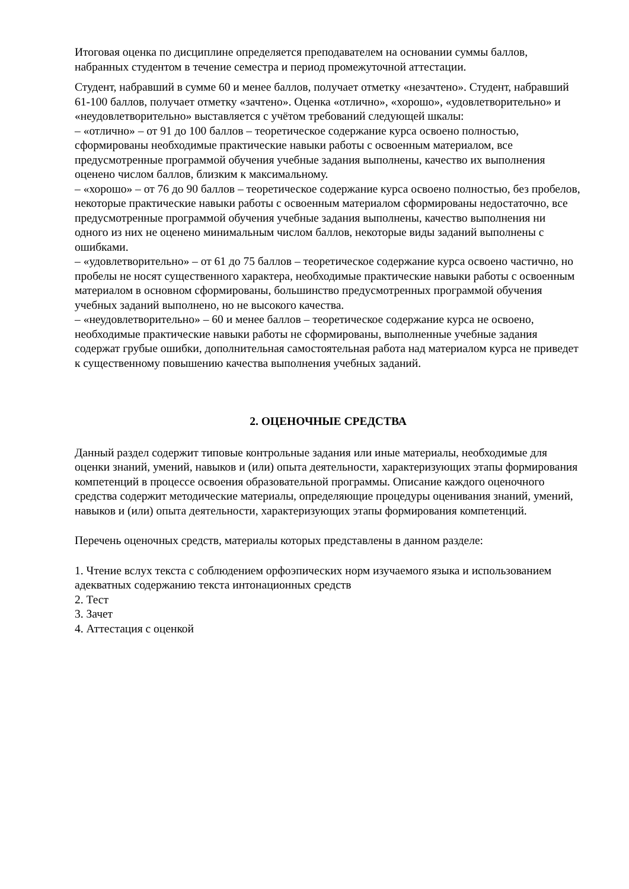Итоговая оценка по дисциплине определяется преподавателем на основании суммы баллов, набранных студентом в течение семестра и период промежуточной аттестации.
Студент, набравший в сумме 60 и менее баллов, получает отметку «незачтено». Студент, набравший 61-100 баллов, получает отметку «зачтено». Оценка «отлично», «хорошо», «удовлетворительно» и «неудовлетворительно» выставляется с учётом требований следующей шкалы:
– «отлично» – от 91 до 100 баллов – теоретическое содержание курса освоено полностью, сформированы необходимые практические навыки работы с освоенным материалом, все предусмотренные программой обучения учебные задания выполнены, качество их выполнения оценено числом баллов, близким к максимальному.
– «хорошо» – от 76 до 90 баллов – теоретическое содержание курса освоено полностью, без пробелов, некоторые практические навыки работы с освоенным материалом сформированы недостаточно, все предусмотренные программой обучения учебные задания выполнены, качество выполнения ни одного из них не оценено минимальным числом баллов, некоторые виды заданий выполнены с ошибками.
– «удовлетворительно» – от 61 до 75 баллов – теоретическое содержание курса освоено частично, но пробелы не носят существенного характера, необходимые практические навыки работы с освоенным материалом в основном сформированы, большинство предусмотренных программой обучения учебных заданий выполнено, но не высокого качества.
– «неудовлетворительно» – 60 и менее баллов – теоретическое содержание курса не освоено, необходимые практические навыки работы не сформированы, выполненные учебные задания содержат грубые ошибки, дополнительная самостоятельная работа над материалом курса не приведет к существенному повышению качества выполнения учебных заданий.
2. ОЦЕНОЧНЫЕ СРЕДСТВА
Данный раздел содержит типовые контрольные задания или иные материалы, необходимые для оценки знаний, умений, навыков и (или) опыта деятельности, характеризующих этапы формирования компетенций в процессе освоения образовательной программы. Описание каждого оценочного средства содержит методические материалы, определяющие процедуры оценивания знаний, умений, навыков и (или) опыта деятельности, характеризующих этапы формирования компетенций.
Перечень оценочных средств, материалы которых представлены в данном разделе:
1. Чтение вслух текста с соблюдением орфоэпических норм изучаемого языка и использованием адекватных содержанию текста интонационных средств
2. Тест
3. Зачет
4. Аттестация с оценкой